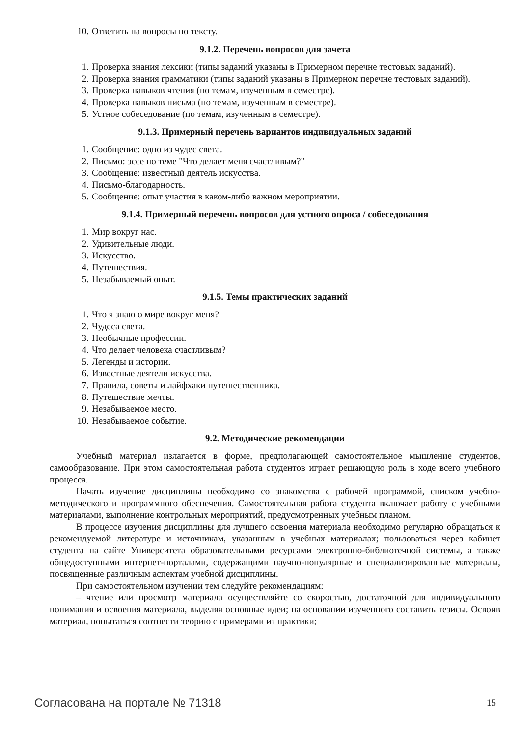10. Ответить на вопросы по тексту.
9.1.2. Перечень вопросов для зачета
1. Проверка знания лексики (типы заданий указаны в Примерном перечне тестовых заданий).
2. Проверка знания грамматики (типы заданий указаны в Примерном перечне тестовых заданий).
3. Проверка навыков чтения (по темам, изученным в семестре).
4. Проверка навыков письма (по темам, изученным в семестре).
5. Устное собеседование (по темам, изученным в семестре).
9.1.3. Примерный перечень вариантов индивидуальных заданий
1. Сообщение: одно из чудес света.
2. Письмо: эссе по теме "Что делает меня счастливым?"
3. Сообщение: известный деятель искусства.
4. Письмо-благодарность.
5. Сообщение: опыт участия в каком-либо важном мероприятии.
9.1.4. Примерный перечень вопросов для устного опроса / собеседования
1. Мир вокруг нас.
2. Удивительные люди.
3. Искусство.
4. Путешествия.
5. Незабываемый опыт.
9.1.5. Темы практических заданий
1. Что я знаю о мире вокруг меня?
2. Чудеса света.
3. Необычные профессии.
4. Что делает человека счастливым?
5. Легенды и истории.
6. Известные деятели искусства.
7. Правила, советы и лайфхаки путешественника.
8. Путешествие мечты.
9. Незабываемое место.
10. Незабываемое событие.
9.2. Методические рекомендации
Учебный материал излагается в форме, предполагающей самостоятельное мышление студентов, самообразование. При этом самостоятельная работа студентов играет решающую роль в ходе всего учебного процесса.
Начать изучение дисциплины необходимо со знакомства с рабочей программой, списком учебно-методического и программного обеспечения. Самостоятельная работа студента включает работу с учебными материалами, выполнение контрольных мероприятий, предусмотренных учебным планом.
В процессе изучения дисциплины для лучшего освоения материала необходимо регулярно обращаться к рекомендуемой литературе и источникам, указанным в учебных материалах; пользоваться через кабинет студента на сайте Университета образовательными ресурсами электронно-библиотечной системы, а также общедоступными интернет-порталами, содержащими научно-популярные и специализированные материалы, посвященные различным аспектам учебной дисциплины.
При самостоятельном изучении тем следуйте рекомендациям:
– чтение или просмотр материала осуществляйте со скоростью, достаточной для индивидуального понимания и освоения материала, выделяя основные идеи; на основании изученного составить тезисы. Освоив материал, попытаться соотнести теорию с примерами из практики;
Согласована на портале № 71318 15